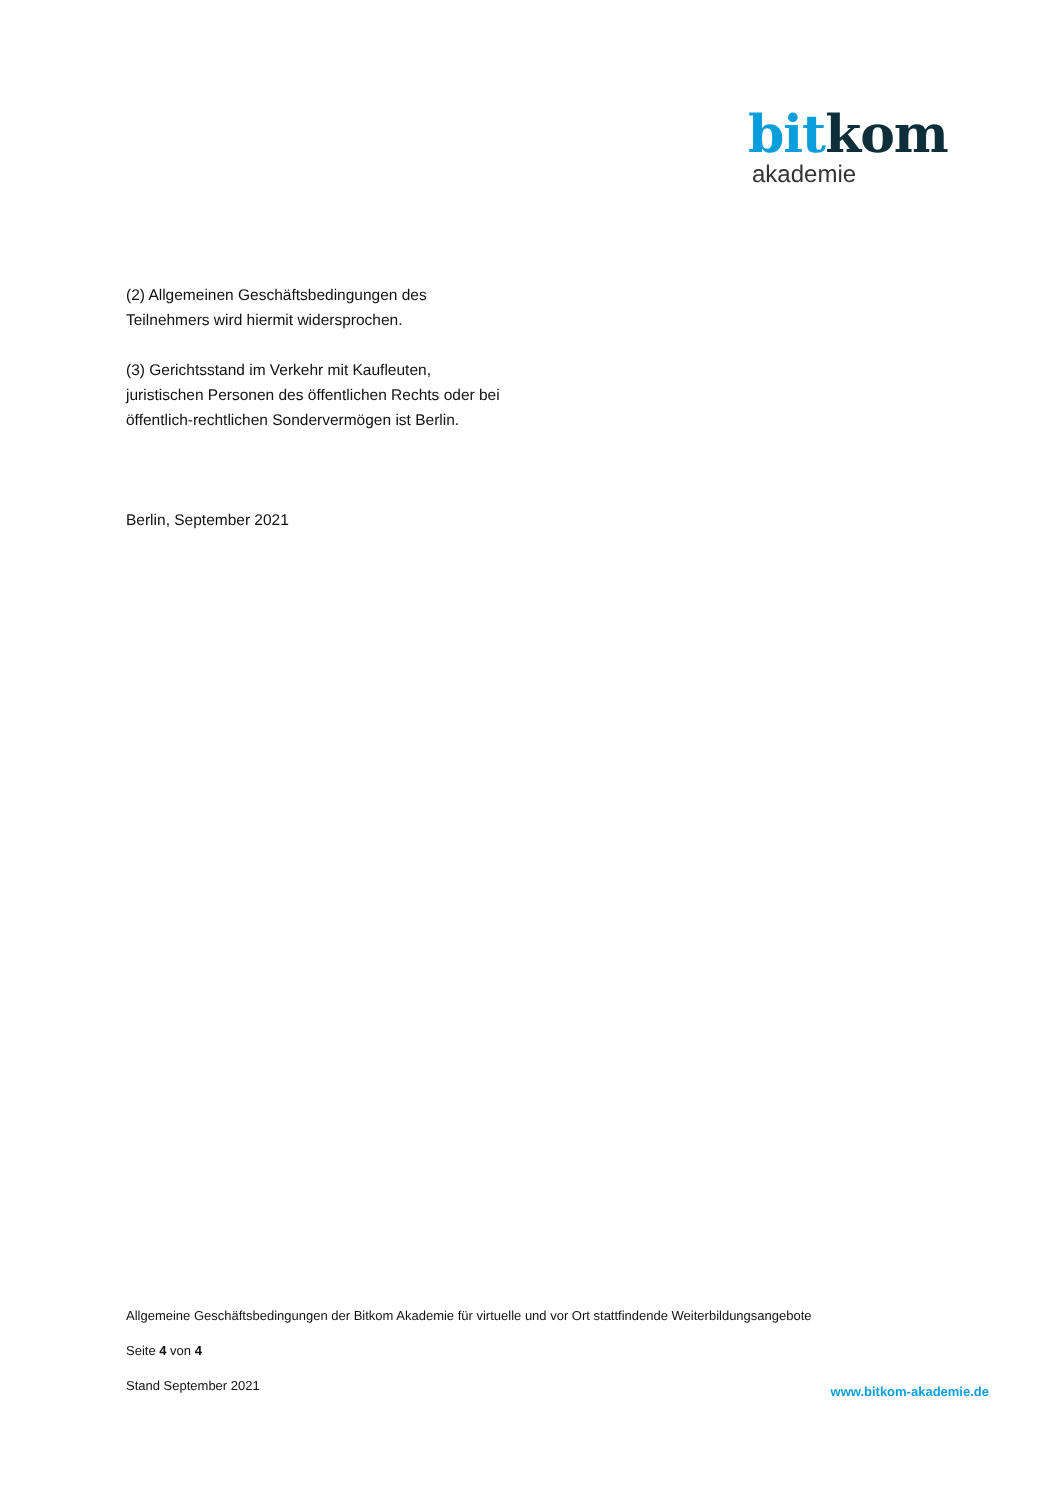bitkom
akademie
(2) Allgemeinen Geschäftsbedingungen des
Teilnehmers wird hiermit widersprochen.
(3) Gerichtsstand im Verkehr mit Kaufleuten,
juristischen Personen des öffentlichen Rechts oder bei
öffentlich-rechtlichen Sondervermögen ist Berlin.
Berlin, September 2021
Allgemeine Geschäftsbedingungen der Bitkom Akademie für virtuelle und vor Ort stattfindende Weiterbildungsangebote
Seite 4 von 4
Stand September 2021
www.bitkom-akademie.de